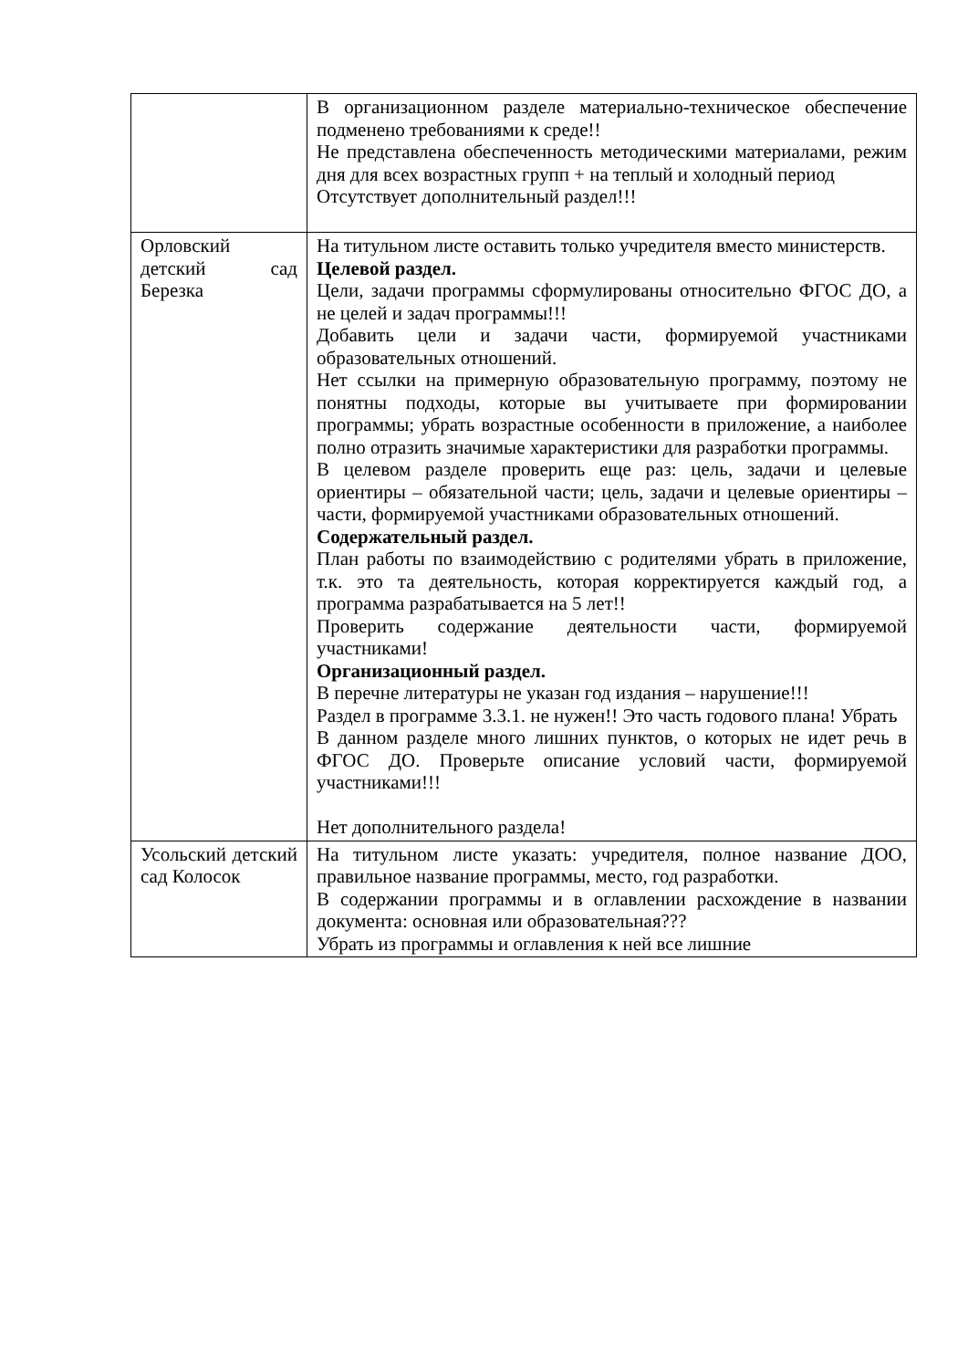| | В организационном разделе материально-техническое обеспечение подменено требованиями к среде!! Не представлена обеспеченность методическими материалами, режим дня для всех возрастных групп + на теплый и холодный период Отсутствует дополнительный раздел!!! |
| Орловский детский сад Березка | На титульном листе оставить только учредителя вместо министерств. Целевой раздел. Цели, задачи программы сформулированы относительно ФГОС ДО, а не целей и задач программы!!! Добавить цели и задачи части, формируемой участниками образовательных отношений. Нет ссылки на примерную образовательную программу, поэтому не понятны подходы, которые вы учитываете при формировании программы; убрать возрастные особенности в приложение, а наиболее полно отразить значимые характеристики для разработки программы. В целевом разделе проверить еще раз: цель, задачи и целевые ориентиры – обязательной части; цель, задачи и целевые ориентиры – части, формируемой участниками образовательных отношений. Содержательный раздел. План работы по взаимодействию с родителями убрать в приложение, т.к. это та деятельность, которая корректируется каждый год, а программа разрабатывается на 5 лет!! Проверить содержание деятельности части, формируемой участниками! Организационный раздел. В перечне литературы не указан год издания – нарушение!!! Раздел в программе 3.3.1. не нужен!! Это часть годового плана! Убрать В данном разделе много лишних пунктов, о которых не идет речь в ФГОС ДО. Проверьте описание условий части, формируемой участниками!!! Нет дополнительного раздела! |
| Усольский детский сад Колосок | На титульном листе указать: учредителя, полное название ДОО, правильное название программы, место, год разработки. В содержании программы и в оглавлении расхождение в названии документа: основная или образовательная??? Убрать из программы и оглавления к ней все лишние |